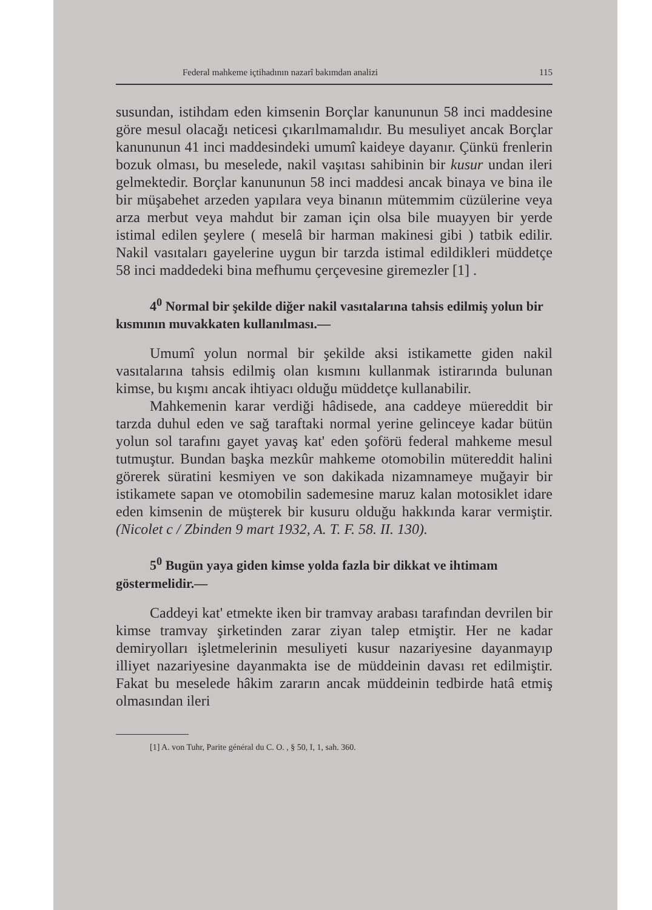Federal mahkeme içtihadının nazarî bakımdan analizi 115
susundan, istihdam eden kimsenin Borçlar kanununun 58 inci maddesine göre mesul olacağı neticesi çıkarılmamalıdır. Bu mesuliyet ancak Borçlar kanununun 41 inci maddesindeki umumî kaideye dayanır. Çünkü frenlerin bozuk olması, bu meselede, nakil vaşıtası sahibinin bir kusur undan ileri gelmektedir. Borçlar kanununun 58 inci maddesi ancak binaya ve bina ile bir müşabehet arzeden yapılara veya binanın mütemmim cüzülerine veya arza merbut veya mahdut bir zaman için olsa bile muayyen bir yerde istimal edilen şeylere ( meselâ bir harman makinesi gibi ) tatbik edilir. Nakil vasıtaları gayelerine uygun bir tarzda istimal edildikleri müddetçe 58 inci maddedeki bina mefhumu çerçevesine giremezler [1] .
4<sup>0</sup> Normal bir şekilde diğer nakil vasıtalarına tahsis edilmiş yolun bir kısmının muvakkaten kullanılması.—
Umumî yolun normal bir şekilde aksi istikamette giden nakil vasıtalarına tahsis edilmiş olan kısmını kullanmak istirarında bulunan kimse, bu kışmı ancak ihtiyacı olduğu müddetçe kullanabilir.
Mahkemenin karar verdiği hâdisede, ana caddeye müereddit bir tarzda duhul eden ve sağ taraftaki normal yerine gelinceye kadar bütün yolun sol tarafını gayet yavaş kat' eden şoförü federal mahkeme mesul tutmuştur. Bundan başka mezkûr mahkeme otomobilin mütereddit halini görerek süratini kesmiyen ve son dakikada nizamnameye muğayir bir istikamete sapan ve otomobilin sademesine maruz kalan motosiklet idare eden kimsenin de müşterek bir kusuru olduğu hakkında karar vermiştir. (Nicolet c / Zbinden 9 mart 1932, A. T. F. 58. II. 130).
5<sup>0</sup> Bugün yaya giden kimse yolda fazla bir dikkat ve ihtimam göstermelidir.—
Caddeyi kat' etmekte iken bir tramvay arabası tarafından devrilen bir kimse tramvay şirketinden zarar ziyan talep etmiştir. Her ne kadar demiryolları işletmelerinin mesuliyeti kusur nazariyesine dayanmayıp illiyet nazariyesine dayanmakta ise de müddeinin davası ret edilmiştir. Fakat bu meselede hâkim zararın ancak müddeinin tedbirde hatâ etmiş olmasından ileri
[1] A. von Tuhr, Parite général du C. O. , § 50, I, 1, sah. 360.